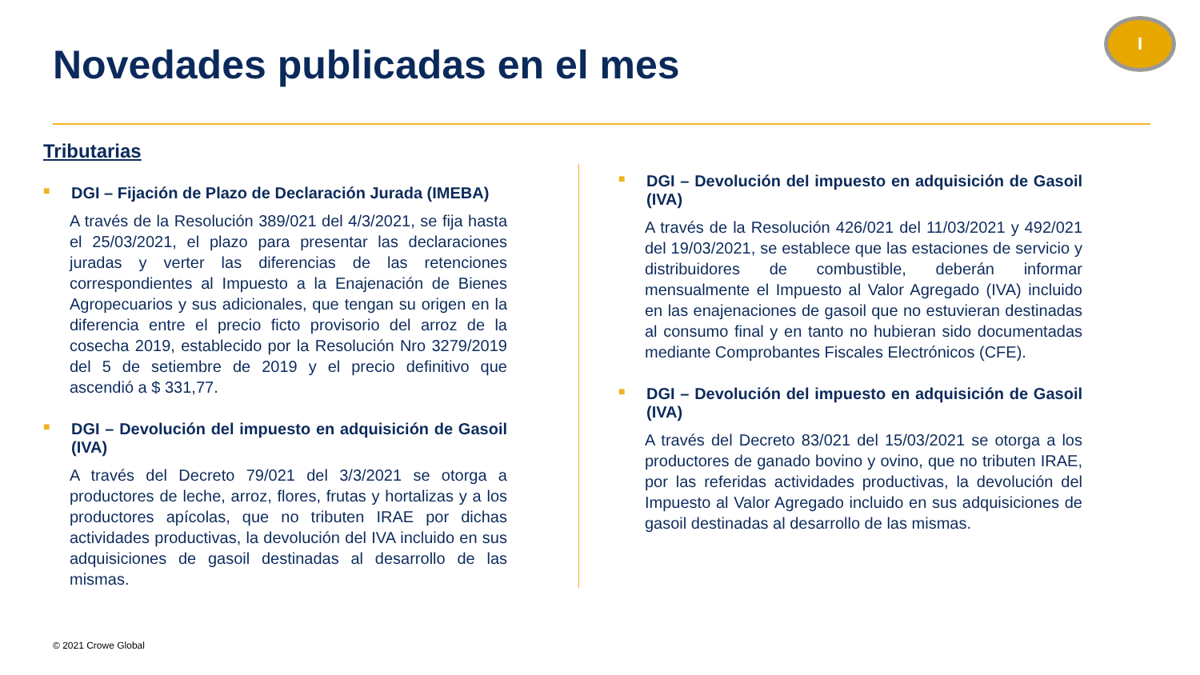Novedades publicadas en el mes
I
Tributarias
■ DGI – Fijación de Plazo de Declaración Jurada (IMEBA)
A través de la Resolución 389/021 del 4/3/2021, se fija hasta el 25/03/2021, el plazo para presentar las declaraciones juradas y verter las diferencias de las retenciones correspondientes al Impuesto a la Enajenación de Bienes Agropecuarios y sus adicionales, que tengan su origen en la diferencia entre el precio ficto provisorio del arroz de la cosecha 2019, establecido por la Resolución Nro 3279/2019 del 5 de setiembre de 2019 y el precio definitivo que ascendió a $ 331,77.
■ DGI – Devolución del impuesto en adquisición de Gasoil (IVA)
A través del Decreto 79/021 del 3/3/2021 se otorga a productores de leche, arroz, flores, frutas y hortalizas y a los productores apícolas, que no tributen IRAE por dichas actividades productivas, la devolución del IVA incluido en sus adquisiciones de gasoil destinadas al desarrollo de las mismas.
■ DGI – Devolución del impuesto en adquisición de Gasoil (IVA)
A través de la Resolución 426/021 del 11/03/2021 y 492/021 del 19/03/2021, se establece que las estaciones de servicio y distribuidores de combustible, deberán informar mensualmente el Impuesto al Valor Agregado (IVA) incluido en las enajenaciones de gasoil que no estuvieran destinadas al consumo final y en tanto no hubieran sido documentadas mediante Comprobantes Fiscales Electrónicos (CFE).
■ DGI – Devolución del impuesto en adquisición de Gasoil (IVA)
A través del Decreto 83/021 del 15/03/2021 se otorga a los productores de ganado bovino y ovino, que no tributen IRAE, por las referidas actividades productivas, la devolución del Impuesto al Valor Agregado incluido en sus adquisiciones de gasoil destinadas al desarrollo de las mismas.
© 2021 Crowe Global